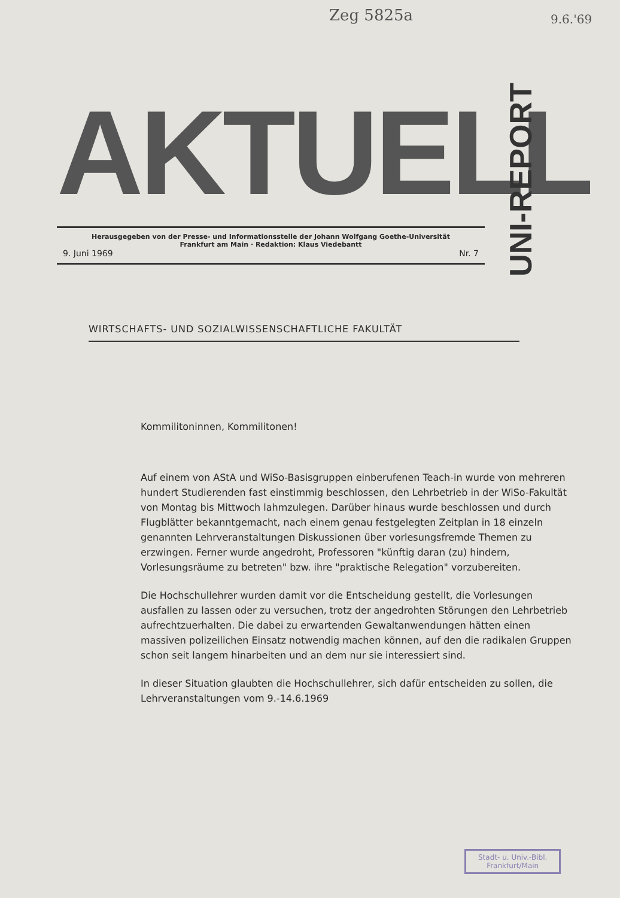Zeg 5825a 9.6.'69
AKTUELL
Herausgegeben von der Presse- und Informationsstelle der Johann Wolfgang Goethe-Universität
Frankfurt am Main · Redaktion: Klaus Viedebantt
9. Juni 1969 Nr. 7
UNI-REPORT
WIRTSCHAFTS- UND SOZIALWISSENSCHAFTLICHE FAKULTÄT
Kommilitoninnen, Kommilitonen!
Auf einem von AStA und WiSo-Basisgruppen einberufenen Teach-in wurde von mehreren hundert Studierenden fast einstimmig beschlossen, den Lehrbetrieb in der WiSo-Fakultät von Montag bis Mittwoch lahmzulegen. Darüber hinaus wurde beschlossen und durch Flugblätter bekanntgemacht, nach einem genau festgelegten Zeitplan in 18 einzeln genannten Lehrveranstaltungen Diskussionen über vorlesungsfremde Themen zu erzwingen. Ferner wurde angedroht, Professoren "künftig daran (zu) hindern, Vorlesungsräume zu betreten" bzw. ihre "praktische Relegation" vorzubereiten.
Die Hochschullehrer wurden damit vor die Entscheidung gestellt, die Vorlesungen ausfallen zu lassen oder zu versuchen, trotz der angedrohten Störungen den Lehrbetrieb aufrechtzuerhalten. Die dabei zu erwartenden Gewaltanwendungen hätten einen massiven polizeilichen Einsatz notwendig machen können, auf den die radikalen Gruppen schon seit langem hinarbeiten und an dem nur sie interessiert sind.
In dieser Situation glaubten die Hochschullehrer, sich dafür entscheiden zu sollen, die Lehrveranstaltungen vom 9.-14.6.1969
Stadt- u. Univ.-Bibl.
Frankfurt/Main